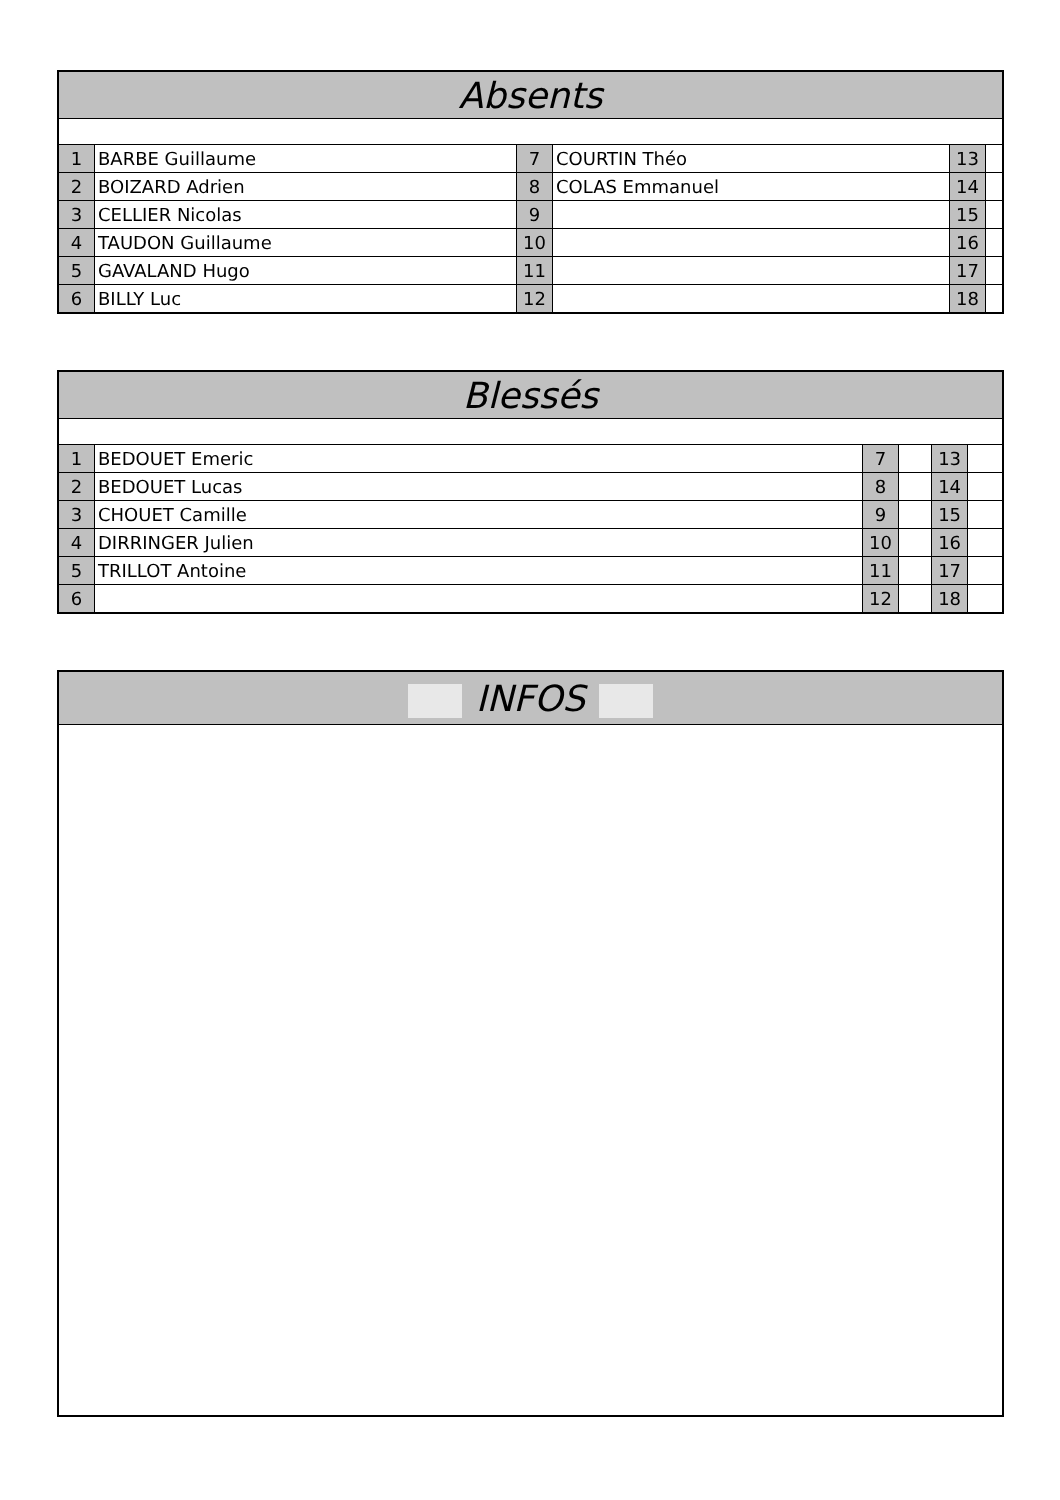| Absents | | | | | |
| --- | --- | --- | --- | --- | --- |
| 1 | BARBE Guillaume | 7 | COURTIN Théo | 13 | |
| 2 | BOIZARD Adrien | 8 | COLAS Emmanuel | 14 | |
| 3 | CELLIER Nicolas | 9 | | 15 | |
| 4 | TAUDON Guillaume | 10 | | 16 | |
| 5 | GAVALAND Hugo | 11 | | 17 | |
| 6 | BILLY Luc | 12 | | 18 | |
| Blessés | | | | | |
| --- | --- | --- | --- | --- | --- |
| 1 | BEDOUET Emeric | 7 | | 13 | |
| 2 | BEDOUET Lucas | 8 | | 14 | |
| 3 | CHOUET Camille | 9 | | 15 | |
| 4 | DIRRINGER Julien | 10 | | 16 | |
| 5 | TRILLOT Antoine | 11 | | 17 | |
| 6 | | 12 | | 18 | |
| INFOS |
| --- |